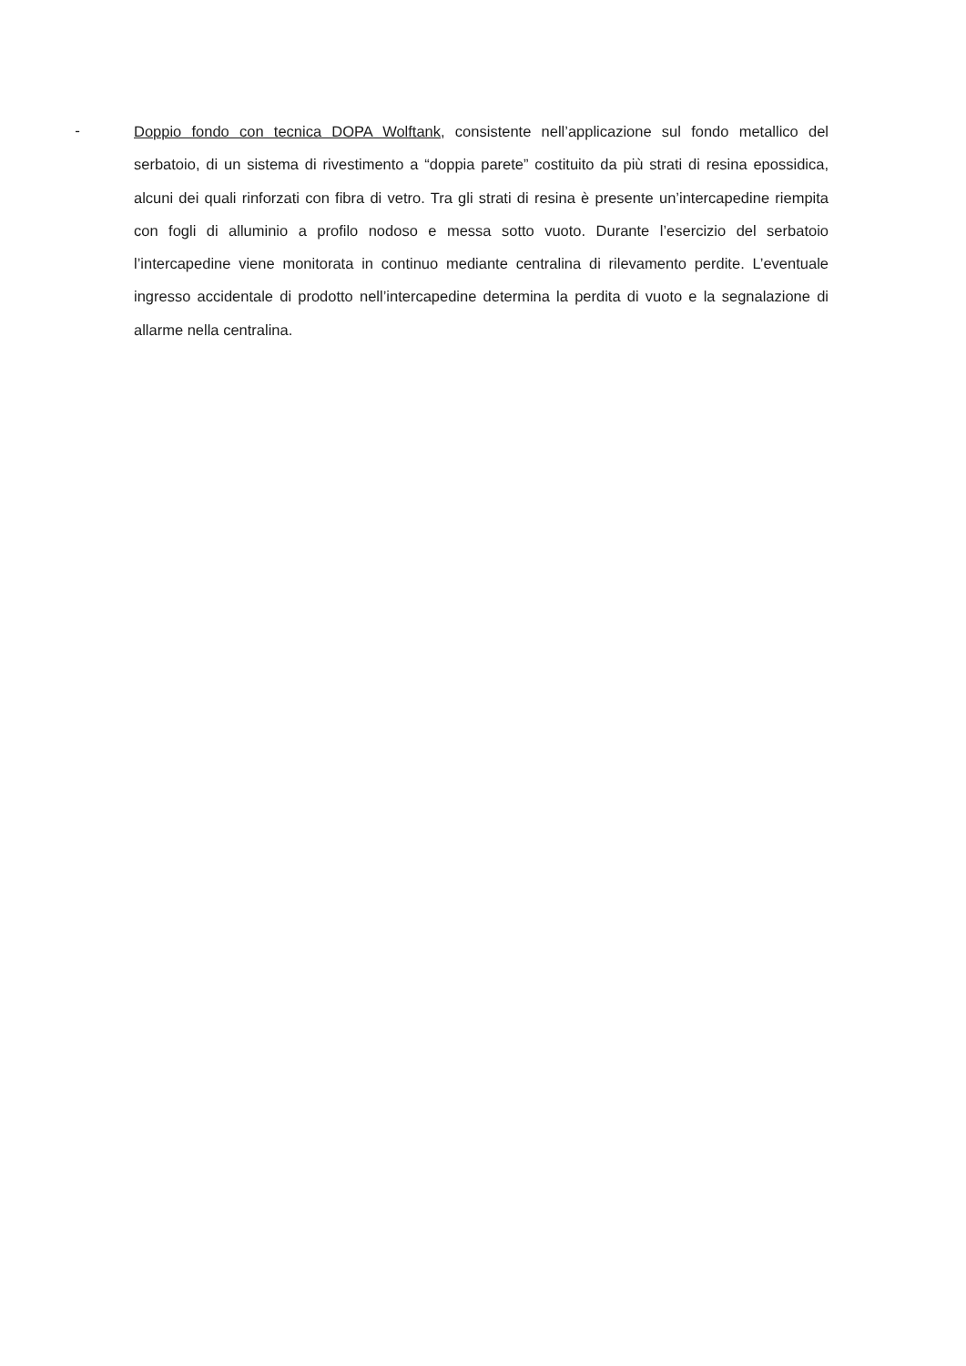-
Doppio fondo con tecnica DOPA Wolftank, consistente nell’applicazione sul fondo metallico del serbatoio, di un sistema di rivestimento a “doppia parete” costituito da più strati di resina epossidica, alcuni dei quali rinforzati con fibra di vetro. Tra gli strati di resina è presente un’intercapedine riempita con fogli di alluminio a profilo nodoso e messa sotto vuoto. Durante l’esercizio del serbatoio l’intercapedine viene monitorata in continuo mediante centralina di rilevamento perdite. L’eventuale ingresso accidentale di prodotto nell’intercapedine determina la perdita di vuoto e la segnalazione di allarme nella centralina.